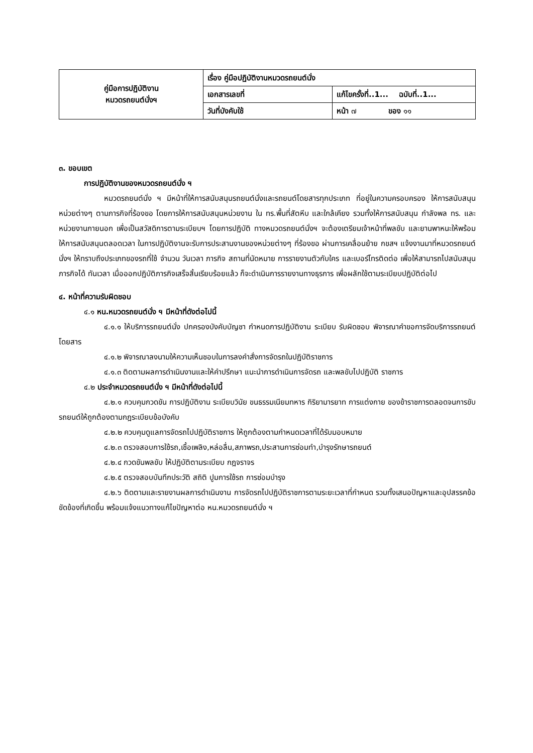| คู่มือการปฏิบัติงาน หมวดรถยนต์นั่งฯ | เรื่อง คู่มือปฏิบัติงานหมวดรถยนต์นั่ง | |
| | เอกสารเลขที่ | แก้ไขครั้งที่..1... ฉบับที่..1... |
| | วันที่บังคับใช้ | หน้า ๗ ของ ๑๑ |
๓. ขอบเขต
การปฏิบัติงานของหมวดรถยนต์นั่ง ฯ
หมวดรถยนต์นั่ง ฯ มีหน้าที่ให้การสนับสนุนรถยนต์นั่งและรถยนต์โดยสารทุกประเภท ที่อยู่ในความครอบครอง ให้การสนับสนุนหน่วยต่างๆ ตามภารกิจที่ร้องขอ โดยการให้การสนับสนุนหน่วยงาน ใน ทร.พื้นที่สัตหีบ และใกล้เคียง รวมทั้งให้การสนับสนุน กำลังพล ทร. และหน่วยงานภายนอก เพื่อเป็นสวัสดิการตามระเบียบฯ โดยการปฏิบัติ ทางหมวดรถยนต์นั่งฯ จะต้องเตรียมเจ้าหน้าที่พลขับ และยานพาหนะให้พร้อมให้การสนับสนุนตลอดเวลา ในการปฏิบัติงานจะรับการประสานงานของหน่วยต่างๆ ที่ร้องขอ ผ่านการเคลื่อนย้าย กขสฯ แจ้งงานมาที่หมวดรถยนต์นั่งฯ ให้ทราบถึงประเภทของรถที่ใช้ จำนวน วันเวลา ภารกิจ สถานที่นัดหมาย การรายงานตัวกับใคร และเบอร์โทรติดต่อ เพื่อให้สามารถไปสนับสนุน ภารกิจได้ ทันเวลา เมื่อออกปฏิบัติภารกิจเสร็จสิ้นเรียบร้อยแล้ว ก็จะดำเนินการรายงานทางธุรการ เพื่อผลักใช้ตามระเบียบปฏิบัติต่อไป
๔. หน้าที่ความรับผิดชอบ
๔.๑ หน.หมวดรถยนต์นั่ง ฯ มีหน้าที่ดังต่อไปนี้
๔.๑.๑ ให้บริการรถยนต์นั่ง ปกครองบังคับบัญชา กำหนดการปฏิบัติงาน ระเบียบ รับผิดชอบ พิจารณาคำขอการจัดบริการรถยนต์โดยสาร
๔.๑.๒ พิจารณาลงนามให้ความเห็นชอบในการลงคำสั่งการจัดรถในปฏิบัติราชการ
๔.๑.๓ ติดตามผลการดำเนินงานและให้คำปรึกษา แนะนำการดำเนินการจัดรถ และพลขับไปปฏิบัติ ราชการ
๔.๒ ประจำหมวดรถยนต์นั่ง ฯ มีหน้าที่ดังต่อไปนี้
๔.๒.๑ ควบคุมกวดขัน การปฏิบัติงาน ระเบียบวินัย ขนธรรมเนียมทหาร กิริยามารยาท การแต่งกาย ของข้าราชการตลอดจนการขับรถยนต์ให้ถูกต้องตามกฎระเบียบข้อบังคับ
๔.๒.๒ ควบคุมดูแลการจัดรถไปปฏิบัติราชการ ให้ถูกต้องตามกำหนดเวลาที่ได้รับมอบหมาย
๔.๒.๓ ตรวจสอบการใช้รถ,เชื้อเพลิง,หล่อลื่น,สภาพรถ,ประสานการซ่อมทำ,บำรุงรักษารถยนต์
๔.๒.๔ กวดขันพลขับ ให้ปฏิบัติตามระเบียบ กฎจราจร
๔.๒.๕ ตรวจสอบบันทึกประวัติ สถิติ ปูมการใช้รถ การซ่อมบำรุง
๔.๒.๖ ติดตามและรายงานผลการดำเนินงาน การจัดรถไปปฏิบัติราชการตามระยะเวลาที่กำหนด รวมทั้งเสนอปัญหาและอุปสรรคข้อขัดข้องที่เกิดขึ้น พร้อมแจ้งแนวทางแก้ไขปัญหาต่อ หน.หมวดรถยนต์นั่ง ฯ